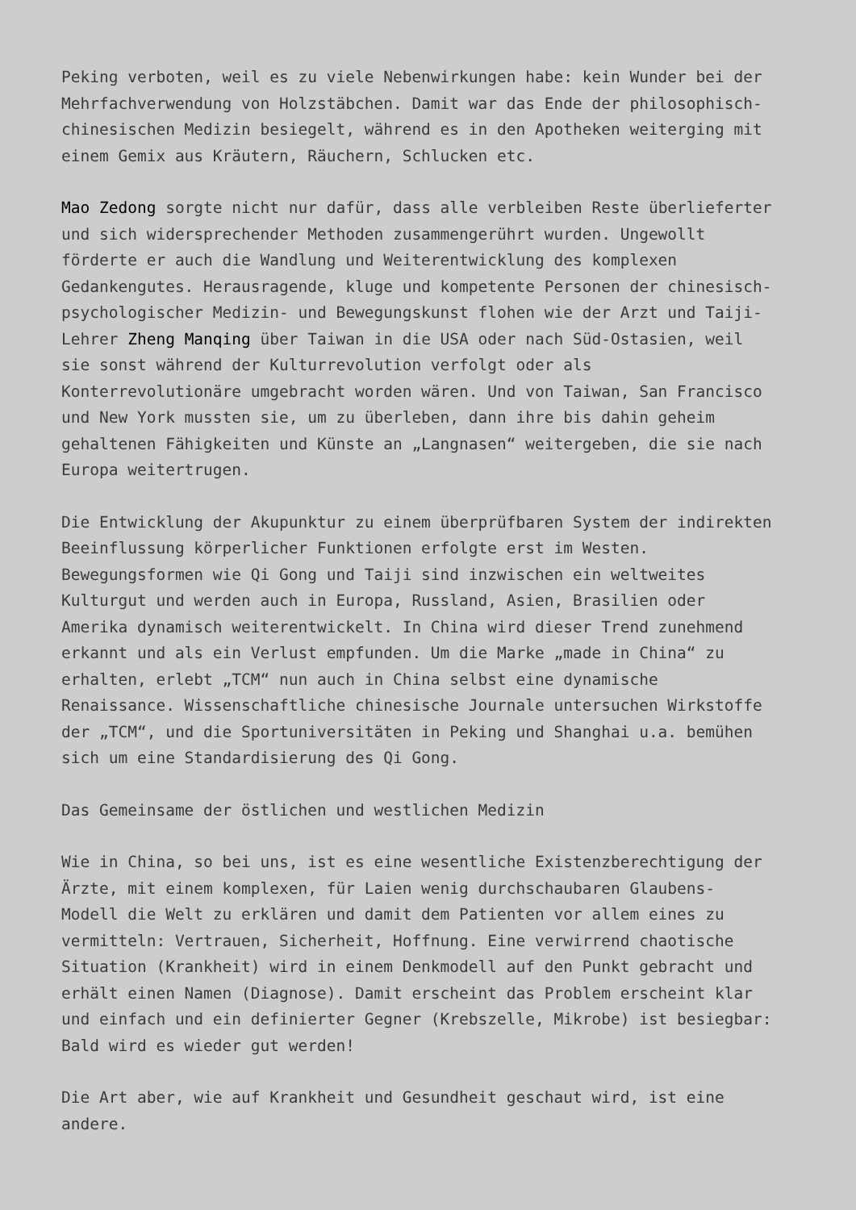Peking verboten, weil es zu viele Nebenwirkungen habe: kein Wunder bei der Mehrfachverwendung von Holzstäbchen. Damit war das Ende der philosophisch- chinesischen Medizin besiegelt, während es in den Apotheken weiterging mit einem Gemix aus Kräutern, Räuchern, Schlucken etc.
Mao Zedong sorgte nicht nur dafür, dass alle verbleiben Reste überlieferter und sich widersprechender Methoden zusammengerührt wurden. Ungewollt förderte er auch die Wandlung und Weiterentwicklung des komplexen Gedankengutes. Herausragende, kluge und kompetente Personen der chinesisch- psychologischer Medizin- und Bewegungskunst flohen wie der Arzt und Taiji- Lehrer Zheng Manqing über Taiwan in die USA oder nach Süd-Ostasien, weil sie sonst während der Kulturrevolution verfolgt oder als Konterrevolutionäre umgebracht worden wären. Und von Taiwan, San Francisco und New York mussten sie, um zu überleben, dann ihre bis dahin geheim gehaltenen Fähigkeiten und Künste an „Langnasen“ weitergeben, die sie nach Europa weitertrugen.
Die Entwicklung der Akupunktur zu einem überprüfbaren System der indirekten Beeinflussung körperlicher Funktionen erfolgte erst im Westen. Bewegungsformen wie Qi Gong und Taiji sind inzwischen ein weltweites Kulturgut und werden auch in Europa, Russland, Asien, Brasilien oder Amerika dynamisch weiterentwickelt. In China wird dieser Trend zunehmend erkannt und als ein Verlust empfunden. Um die Marke „made in China“ zu erhalten, erlebt „TCM“ nun auch in China selbst eine dynamische Renaissance. Wissenschaftliche chinesische Journale untersuchen Wirkstoffe der „TCM“, und die Sportuniversitäten in Peking und Shanghai u.a. bemühen sich um eine Standardisierung des Qi Gong.
Das Gemeinsame der östlichen und westlichen Medizin
Wie in China, so bei uns, ist es eine wesentliche Existenzberechtigung der Ärzte, mit einem komplexen, für Laien wenig durchschaubaren Glaubens- Modell die Welt zu erklären und damit dem Patienten vor allem eines zu vermitteln: Vertrauen, Sicherheit, Hoffnung. Eine verwirrend chaotische Situation (Krankheit) wird in einem Denkmodell auf den Punkt gebracht und erhält einen Namen (Diagnose). Damit erscheint das Problem erscheint klar und einfach und ein definierter Gegner (Krebszelle, Mikrobe) ist besiegbar: Bald wird es wieder gut werden!
Die Art aber, wie auf Krankheit und Gesundheit geschaut wird, ist eine andere.